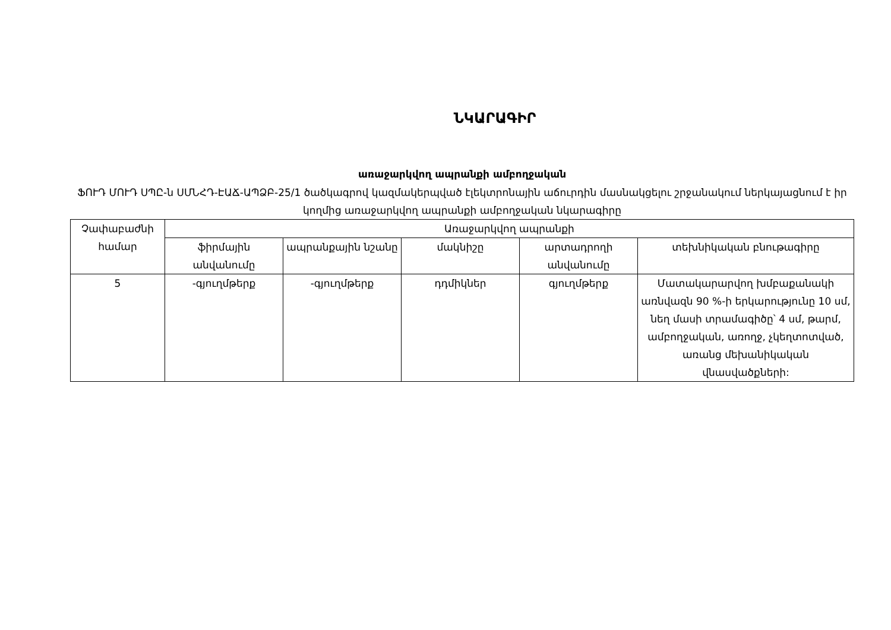ՆԿԱՐԱԳԻՐ
առաջարկվող ապրանքի ամբողջական
ՖՈՒԴ ՄՈՒԴ ՍՊԸ-ն ՍՄՆՀԴ-ԷԱՃ-ԱՊՁԲ-25/1 ծածկագրով կազմակերպված էլեկտրոնային աճուրդին մասնակցելու շրջանակում ներկայացնում է իր կողմից առաջարկվող ապրանքի ամբողջական նկարագիրը
| Չափաբաժնի համար | Առաջարկվող ապրանքի | | | | |
| --- | --- | --- | --- | --- | --- |
| | ֆիրմային անվանումը | ապրանքային նշանը | մակնիշը | արտադրողի անվանումը | տեխնիկական բնութագիրը |
| 5 | -գյուղմթերք | -գյուղմթերք | դդմիկներ | գյուղմթերք | Մատակարարվող խմբաքանակի առնվազն 90 %-ի երկարությունը 10 սմ, նեղ մասի տրամագիծը՝ 4 սմ, թարմ, ամբողջական, առողջ, չկեղտոտված, առանց մեխանիկական վնասվածքների: |